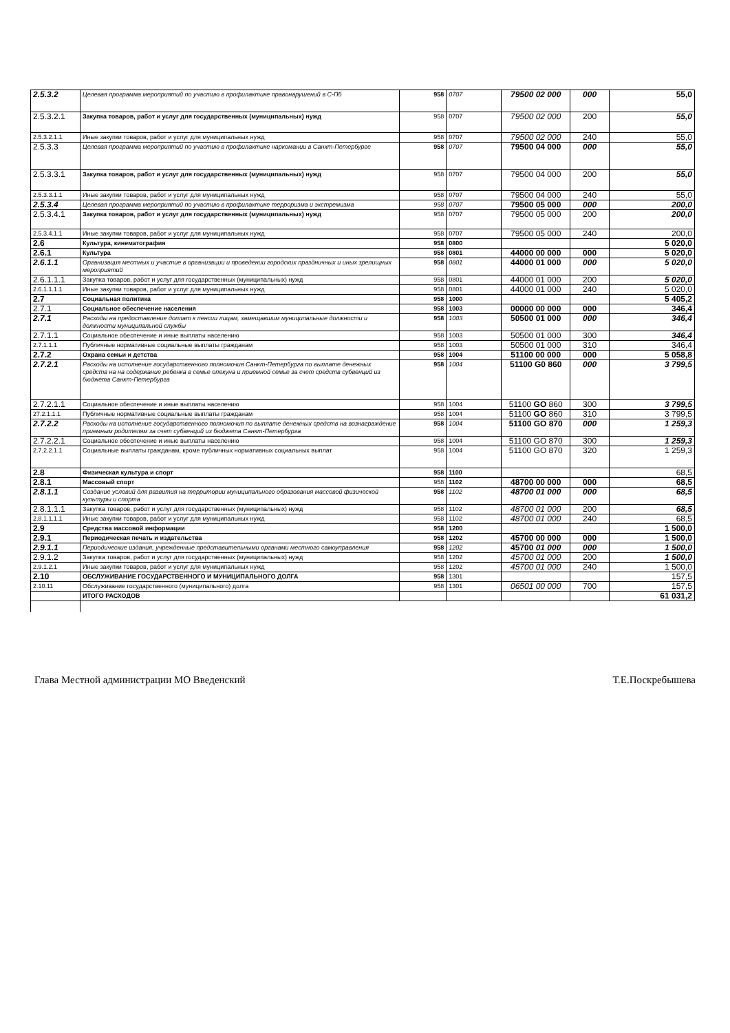| 2.5.3.2 | Целевая программа мероприятий по участию в профилактике правонарушений в С-Пб | 958 | 0707 | 79500 02 000 | 000 | 55,0 |
| 2.5.3.2.1 | Закупка товаров, работ и услуг для государственных (муниципальных) нужд | 958 | 0707 | 79500 02 000 | 200 | 55,0 |
| 2.5.3.2.1.1 | Иные закупки товаров, работ и услуг для муниципальных нужд | 958 | 0707 | 79500 02 000 | 240 | 55,0 |
| 2.5.3.3 | Целевая программа мероприятий по участию в профилактике наркомании в Санкт-Петербурге | 958 | 0707 | 79500 04 000 | 000 | 55,0 |
| 2.5.3.3.1 | Закупка товаров, работ и услуг для государственных (муниципальных) нужд | 958 | 0707 | 79500 04 000 | 200 | 55,0 |
| 2.5.3.3.1.1 | Иные закупки товаров, работ и услуг для муниципальных нужд | 958 | 0707 | 79500 04 000 | 240 | 55,0 |
| 2.5.3.4 | Целевая программа мероприятий по участию в профилактике терроризма и экстремизма | 958 | 0707 | 79500 05 000 | 000 | 200,0 |
| 2.5.3.4.1 | Закупка товаров, работ и услуг для государственных (муниципальных) нужд | 958 | 0707 | 79500 05 000 | 200 | 200,0 |
| 2.5.3.4.1.1 | Иные закупки товаров, работ и услуг для муниципальных нужд | 958 | 0707 | 79500 05 000 | 240 | 200,0 |
| 2.6 | Культура, кинематография | 958 | 0800 | | | 5 020,0 |
| 2.6.1 | Культура | 958 | 0801 | 44000 00 000 | 000 | 5 020,0 |
| 2.6.1.1 | Организация местных и участие в организации и проведении городских праздничных и иных зрелищных мероприятий | 958 | 0801 | 44000 01 000 | 000 | 5 020,0 |
| 2.6.1.1.1 | Закупка товаров, работ и услуг для государственных (муниципальных) нужд | 958 | 0801 | 44000 01 000 | 200 | 5 020,0 |
| 2.6.1.1.1.1 | Иные закупки товаров, работ и услуг для муниципальных нужд | 958 | 0801 | 44000 01 000 | 240 | 5 020,0 |
| 2.7 | Социальная политика | 958 | 1000 | | | 5 405,2 |
| 2.7.1 | Социальное обеспечение населения | 958 | 1003 | 00000 00 000 | 000 | 346,4 |
| 2.7.1 | Расходы на предоставление доплат к пенсии лицам, замещавшим муниципальные должности и должности муниципальной службы | 958 | 1003 | 50500 01 000 | 000 | 346,4 |
| 2.7.1.1 | Социальное обеспечение и иные выплаты населению | 958 | 1003 | 50500 01 000 | 300 | 346,4 |
| 2.7.1.1.1 | Публичные нормативные социальные выплаты гражданам | 958 | 1003 | 50500 01 000 | 310 | 346,4 |
| 2.7.2 | Охрана семьи и детства | 958 | 1004 | 51100 00 000 | 000 | 5 058,8 |
| 2.7.2.1 | Расходы на исполнение государственного полномочия Санкт-Петербурга по выплате денежных средств на на содержание ребенка в семье опекуна и приемной семье за счет средств субвенций из бюджета Санкт-Петербурга | 958 | 1004 | 51100 G0 860 | 000 | 3 799,5 |
| 2.7.2.1.1 | Социальное обеспечение и иные выплаты населению | 958 | 1004 | 51100 GO 860 | 300 | 3 799,5 |
| 27.2.1.1.1 | Публичные нормативные социальные выплаты гражданам | 958 | 1004 | 51100 GO 860 | 310 | 3 799,5 |
| 2.7.2.2 | Расходы на исполнение государственного полномочия по выплате денежных средств на вознаграждение приемным родителям за счет субвенций из бюджета Санкт-Петербурга | 958 | 1004 | 51100 GO 870 | 000 | 1 259,3 |
| 2.7.2.2.1 | Социальное обеспечение и иные выплаты населению | 958 | 1004 | 51100 GO 870 | 300 | 1 259,3 |
| 2.7.2.2.1.1 | Социальные выплаты гражданам, кроме публичных нормативных социальных выплат | 958 | 1004 | 51100 GO 870 | 320 | 1 259,3 |
| 2.8 | Физическая культура и спорт | 958 | 1100 | | | 68,5 |
| 2.8.1 | Массовый спорт | 958 | 1102 | 48700 00 000 | 000 | 68,5 |
| 2.8.1.1 | Создание условий для развития на территории муниципального образования массовой физической культуры и спорта | 958 | 1102 | 48700 01 000 | 000 | 68,5 |
| 2.8.1.1.1 | Закупка товаров, работ и услуг для государственных (муниципальных) нужд | 958 | 1102 | 48700 01 000 | 200 | 68,5 |
| 2.8.1.1.1.1 | Иные закупки товаров, работ и услуг для муниципальных нужд | 958 | 1102 | 48700 01 000 | 240 | 68,5 |
| 2.9 | Средства массовой информации | 958 | 1200 | | | 1 500,0 |
| 2.9.1 | Периодическая печать и издательства | 958 | 1202 | 45700 00 000 | 000 | 1 500,0 |
| 2.9.1.1 | Периодические издания, учрежденные представительными органами местного самоуправления | 958 | 1202 | 45700 01 000 | 000 | 1 500,0 |
| 2.9.1.2 | Закупка товаров, работ и услуг для государственных (муниципальных) нужд | 958 | 1202 | 45700 01 000 | 200 | 1 500,0 |
| 2.9.1.2.1 | Иные закупки товаров, работ и услуг для муниципальных нужд | 958 | 1202 | 45700 01 000 | 240 | 1 500,0 |
| 2.10 | ОБСЛУЖИВАНИЕ ГОСУДАРСТВЕННОГО И МУНИЦИПАЛЬНОГО ДОЛГА | 958 | 1301 | | | 157,5 |
| 2.10.11 | Обслуживание государственного (муниципального) долга | 958 | 1301 | 06501 00 000 | 700 | 157,5 |
| | ИТОГО РАСХОДОВ | | | | | 61 031,2 |
Глава Местной администрации МО Введенский Т.Е.Поскребышева